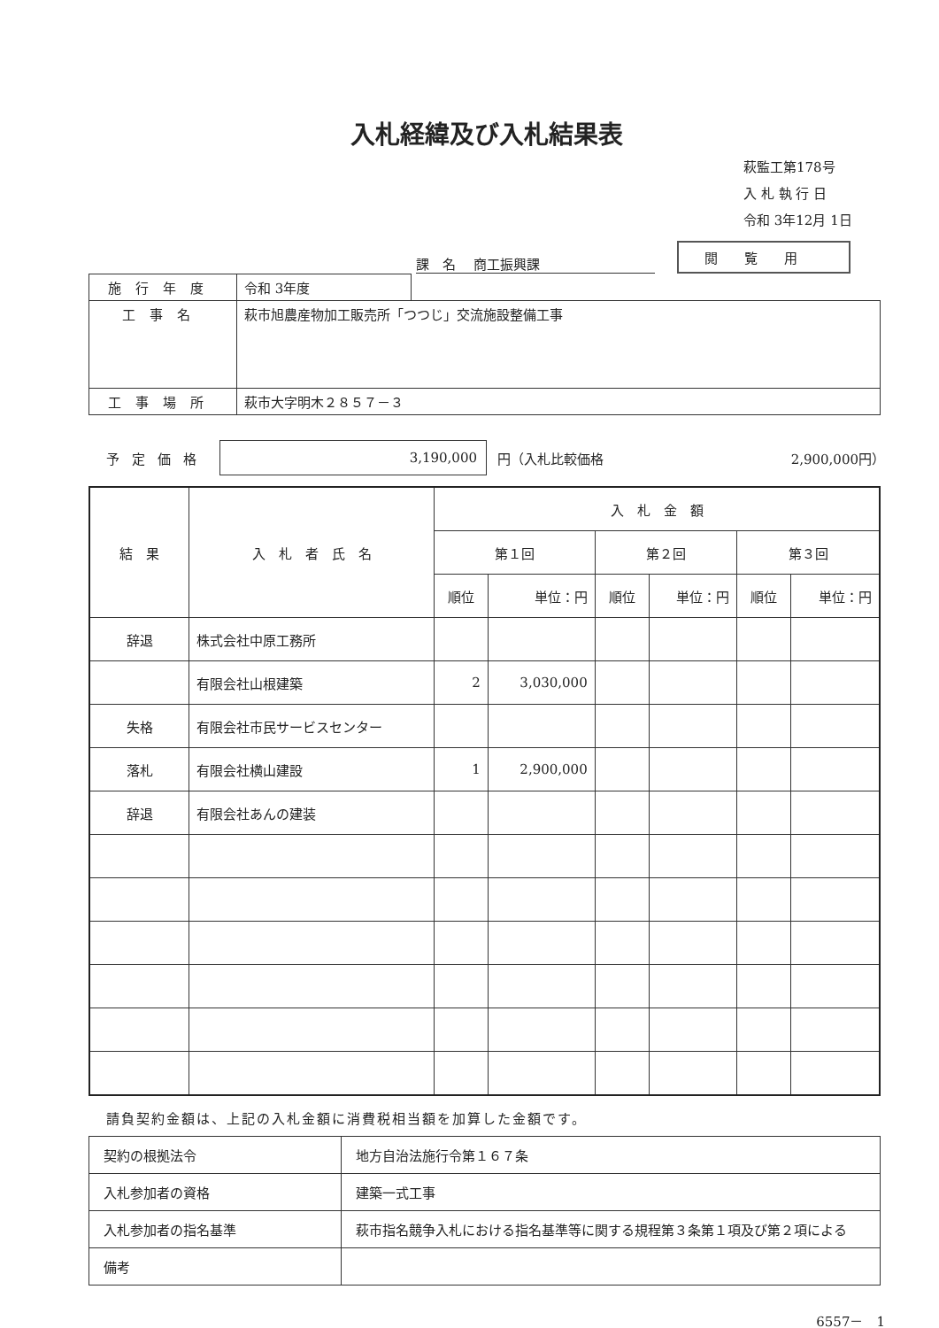入札経緯及び入札結果表
萩監工第178号
入 札 執 行 日
令和 3年12月 1日
課　名　 商工振興課
閲覧用
| 施行年度 | 令和 3年度 | |
| 工事名 | 萩市旭農産物加工販売所「つつじ」交流施設整備工事 | |
| 工事場所 | 萩市大字明木２８５７－３ | |
予定価格 3,190,000 円（入札比較価格 2,900,000円）
| 結 果 | 入 札 者 氏 名 | 入 札 金 額 | | | | | |
| --- | --- | --- | --- | --- | --- | --- | --- |
| | | 第１回 | | 第２回 | | 第３回 | |
| | | 順位 | 単位：円 | 順位 | 単位：円 | 順位 | 単位：円 |
| 辞退 | 株式会社中原工務所 | | | | | | |
| | 有限会社山根建築 | 2 | 3,030,000 | | | | |
| 失格 | 有限会社市民サービスセンター | | | | | | |
| 落札 | 有限会社横山建設 | 1 | 2,900,000 | | | | |
| 辞退 | 有限会社あんの建装 | | | | | | |
請負契約金額は、上記の入札金額に消費税相当額を加算した金額です。
| 契約の根拠法令 | 地方自治法施行令第１６７条 |
| 入札参加者の資格 | 建築一式工事 |
| 入札参加者の指名基準 | 萩市指名競争入札における指名基準等に関する規程第３条第１項及び第２項による |
| 備考 | |
6557－　1